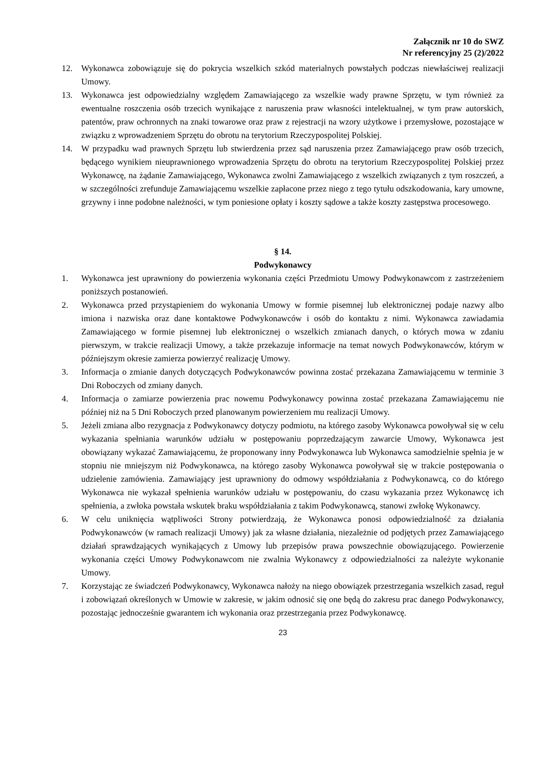Załącznik nr 10 do SWZ
Nr referencyjny 25 (2)/2022
12. Wykonawca zobowiązuje się do pokrycia wszelkich szkód materialnych powstałych podczas niewłaściwej realizacji Umowy.
13. Wykonawca jest odpowiedzialny względem Zamawiającego za wszelkie wady prawne Sprzętu, w tym również za ewentualne roszczenia osób trzecich wynikające z naruszenia praw własności intelektualnej, w tym praw autorskich, patentów, praw ochronnych na znaki towarowe oraz praw z rejestracji na wzory użytkowe i przemysłowe, pozostające w związku z wprowadzeniem Sprzętu do obrotu na terytorium Rzeczypospolitej Polskiej.
14. W przypadku wad prawnych Sprzętu lub stwierdzenia przez sąd naruszenia przez Zamawiającego praw osób trzecich, będącego wynikiem nieuprawnionego wprowadzenia Sprzętu do obrotu na terytorium Rzeczypospolitej Polskiej przez Wykonawcę, na żądanie Zamawiającego, Wykonawca zwolni Zamawiającego z wszelkich związanych z tym roszczeń, a w szczególności zrefunduje Zamawiającemu wszelkie zapłacone przez niego z tego tytułu odszkodowania, kary umowne, grzywny i inne podobne należności, w tym poniesione opłaty i koszty sądowe a także koszty zastępstwa procesowego.
§ 14.
Podwykonawcy
1. Wykonawca jest uprawniony do powierzenia wykonania części Przedmiotu Umowy Podwykonawcom z zastrzeżeniem poniższych postanowień.
2. Wykonawca przed przystąpieniem do wykonania Umowy w formie pisemnej lub elektronicznej podaje nazwy albo imiona i nazwiska oraz dane kontaktowe Podwykonawców i osób do kontaktu z nimi. Wykonawca zawiadamia Zamawiającego w formie pisemnej lub elektronicznej o wszelkich zmianach danych, o których mowa w zdaniu pierwszym, w trakcie realizacji Umowy, a także przekazuje informacje na temat nowych Podwykonawców, którym w późniejszym okresie zamierza powierzyć realizację Umowy.
3. Informacja o zmianie danych dotyczących Podwykonawców powinna zostać przekazana Zamawiającemu w terminie 3 Dni Roboczych od zmiany danych.
4. Informacja o zamiarze powierzenia prac nowemu Podwykonawcy powinna zostać przekazana Zamawiającemu nie później niż na 5 Dni Roboczych przed planowanym powierzeniem mu realizacji Umowy.
5. Jeżeli zmiana albo rezygnacja z Podwykonawcy dotyczy podmiotu, na którego zasoby Wykonawca powoływał się w celu wykazania spełniania warunków udziału w postępowaniu poprzedzającym zawarcie Umowy, Wykonawca jest obowiązany wykazać Zamawiającemu, że proponowany inny Podwykonawca lub Wykonawca samodzielnie spełnia je w stopniu nie mniejszym niż Podwykonawca, na którego zasoby Wykonawca powoływał się w trakcie postępowania o udzielenie zamówienia. Zamawiający jest uprawniony do odmowy współdziałania z Podwykonawcą, co do którego Wykonawca nie wykazał spełnienia warunków udziału w postępowaniu, do czasu wykazania przez Wykonawcę ich spełnienia, a zwłoka powstała wskutek braku współdziałania z takim Podwykonawcą, stanowi zwłokę Wykonawcy.
6. W celu uniknięcia wątpliwości Strony potwierdzają, że Wykonawca ponosi odpowiedzialność za działania Podwykonawców (w ramach realizacji Umowy) jak za własne działania, niezależnie od podjętych przez Zamawiającego działań sprawdzających wynikających z Umowy lub przepisów prawa powszechnie obowiązującego. Powierzenie wykonania części Umowy Podwykonawcom nie zwalnia Wykonawcy z odpowiedzialności za należyte wykonanie Umowy.
7. Korzystając ze świadczeń Podwykonawcy, Wykonawca nałoży na niego obowiązek przestrzegania wszelkich zasad, reguł i zobowiązań określonych w Umowie w zakresie, w jakim odnosić się one będą do zakresu prac danego Podwykonawcy, pozostając jednocześnie gwarantem ich wykonania oraz przestrzegania przez Podwykonawcę.
23